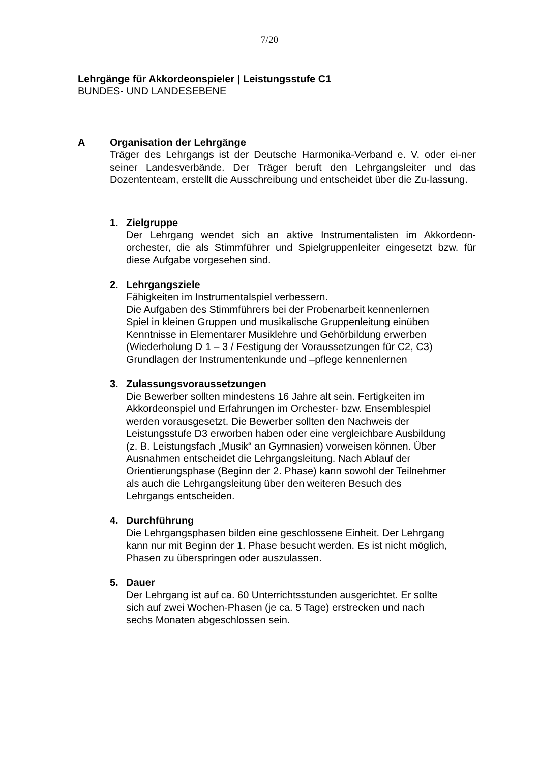7/20
Lehrgänge für Akkordeonspieler | Leistungsstufe C1
BUNDES- UND LANDESEBENE
A Organisation der Lehrgänge
Träger des Lehrgangs ist der Deutsche Harmonika-Verband e. V. oder ei-ner seiner Landesverbände. Der Träger beruft den Lehrgangsleiter und das Dozententeam, erstellt die Ausschreibung und entscheidet über die Zu-lassung.
1. Zielgruppe
Der Lehrgang wendet sich an aktive Instrumentalisten im Akkordeon-orchester, die als Stimmführer und Spielgruppenleiter eingesetzt bzw. für diese Aufgabe vorgesehen sind.
2. Lehrgangsziele
Fähigkeiten im Instrumentalspiel verbessern.
Die Aufgaben des Stimmführers bei der Probenarbeit kennenlernen
Spiel in kleinen Gruppen und musikalische Gruppenleitung einüben
Kenntnisse in Elementarer Musiklehre und Gehörbildung erwerben
(Wiederholung D 1 – 3 / Festigung der Voraussetzungen für C2, C3)
Grundlagen der Instrumentenkunde und –pflege kennenlernen
3. Zulassungsvoraussetzungen
Die Bewerber sollten mindestens 16 Jahre alt sein. Fertigkeiten im
Akkordeonspiel und Erfahrungen im Orchester- bzw. Ensemblespiel
werden vorausgesetzt. Die Bewerber sollten den Nachweis der
Leistungsstufe D3 erworben haben oder eine vergleichbare Ausbildung
(z. B. Leistungsfach „Musik“ an Gymnasien) vorweisen können. Über
Ausnahmen entscheidet die Lehrgangsleitung. Nach Ablauf der
Orientierungsphase (Beginn der 2. Phase) kann sowohl der Teilnehmer
als auch die Lehrgangsleitung über den weiteren Besuch des
Lehrgangs entscheiden.
4. Durchführung
Die Lehrgangsphasen bilden eine geschlossene Einheit. Der Lehrgang
kann nur mit Beginn der 1. Phase besucht werden. Es ist nicht möglich,
Phasen zu überspringen oder auszulassen.
5. Dauer
Der Lehrgang ist auf ca. 60 Unterrichtsstunden ausgerichtet. Er sollte
sich auf zwei Wochen-Phasen (je ca. 5 Tage) erstrecken und nach
sechs Monaten abgeschlossen sein.